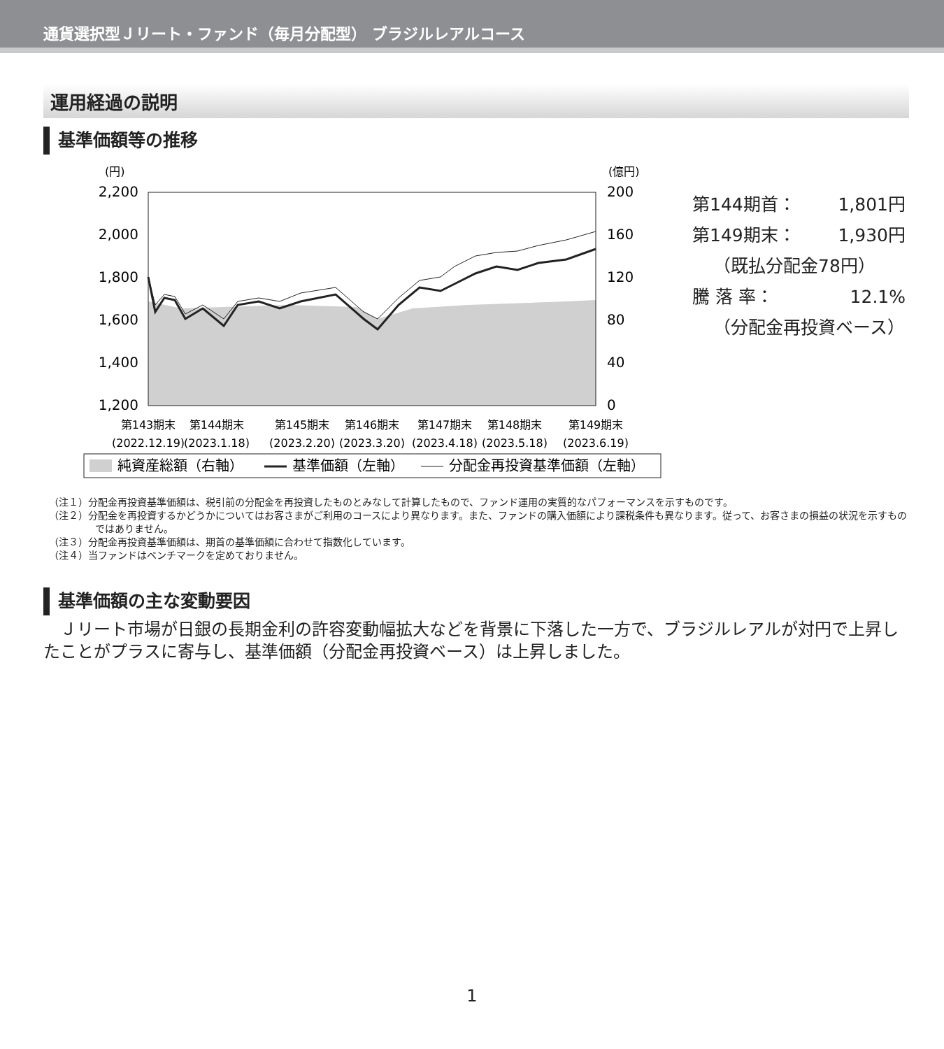通貨選択型Ｊリート・ファンド（毎月分配型） ブラジルレアルコース
運用経過の説明
基準価額等の推移
(円)
(億円)
2,200
2,000
1,800
1,600
1,400
1,200
200
160
120
80
40
0
第143期末
(2022.12.19)
第144期末
(2023.1.18)
第145期末
(2023.2.20)
第146期末
(2023.3.20)
第147期末
(2023.4.18)
第148期末
(2023.5.18)
第149期末
(2023.6.19)
純資産総額（右軸）
基準価額（左軸）
分配金再投資基準価額（左軸）
第144期首： 1,801円
第149期末： 1,930円
（既払分配金78円）
騰 落 率： 12.1%
（分配金再投資ベース）
（注１）分配金再投資基準価額は、税引前の分配金を再投資したものとみなして計算したもので、ファンド運用の実質的なパフォーマンスを示すものです。
（注２）分配金を再投資するかどうかについてはお客さまがご利用のコースにより異なります。また、ファンドの購入価額により課税条件も異なります。従って、お客さまの損益の状況を示すものではありません。
（注３）分配金再投資基準価額は、期首の基準価額に合わせて指数化しています。
（注４）当ファンドはベンチマークを定めておりません。
基準価額の主な変動要因
Ｊリート市場が日銀の長期金利の許容変動幅拡大などを背景に下落した一方で、ブラジルレアルが対円で上昇したことがプラスに寄与し、基準価額（分配金再投資ベース）は上昇しました。
1